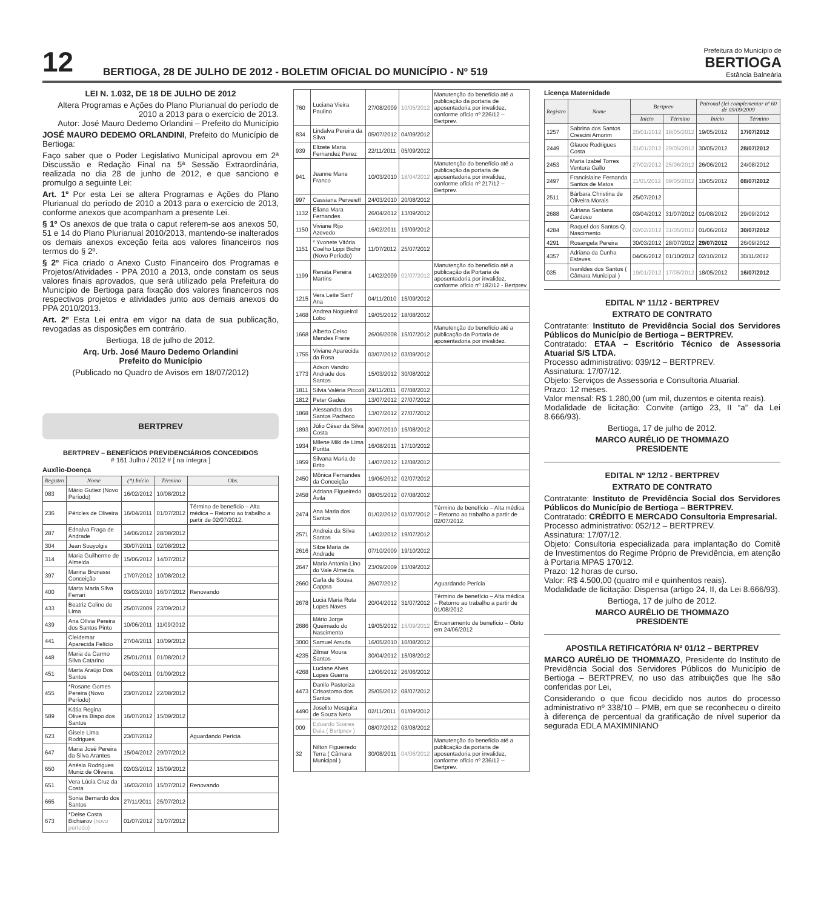12
BERTIOGA, 28 DE JULHO DE 2012 - BOLETIM OFICIAL DO MUNICÍPIO - Nº 519
Prefeitura do Município de
BERTIOGA
Estância Balneária
LEI N. 1.032, DE 18 DE JULHO DE 2012
Altera Programas e Ações do Plano Plurianual do período de 2010 a 2013 para o exercício de 2013.
Autor: José Mauro Dedemo Orlandini – Prefeito do Município
JOSÉ MAURO DEDEMO ORLANDINI, Prefeito do Município de Bertioga:
Faço saber que o Poder Legislativo Municipal aprovou em 2ª Discussão e Redação Final na 5ª Sessão Extraordinária, realizada no dia 28 de junho de 2012, e que sanciono e promulgo a seguinte Lei:
Art. 1º Por esta Lei se altera Programas e Ações do Plano Plurianual do período de 2010 a 2013 para o exercício de 2013, conforme anexos que acompanham a presente Lei.
§ 1º Os anexos de que trata o caput referem-se aos anexos 50, 51 e 14 do Plano Plurianual 2010/2013, mantendo-se inalterados os demais anexos exceção feita aos valores financeiros nos termos do § 2º.
§ 2º Fica criado o Anexo Custo Financeiro dos Programas e Projetos/Atividades - PPA 2010 a 2013, onde constam os seus valores finais aprovados, que será utilizado pela Prefeitura do Município de Bertioga para fixação dos valores financeiros nos respectivos projetos e atividades junto aos demais anexos do PPA 2010/2013.
Art. 2º Esta Lei entra em vigor na data de sua publicação, revogadas as disposições em contrário.
Bertioga, 18 de julho de 2012.
Arq. Urb. José Mauro Dedemo Orlandini
Prefeito do Município
(Publicado no Quadro de Avisos em 18/07/2012)
BERTPREV
BERTPREV – BENEFÍCIOS PREVIDENCIÁRIOS CONCEDIDOS
# 161 Julho / 2012 # [ na íntegra ]
Auxílio-Doença
| Registro | Nome | (*) Início | Término | Obs. |
| --- | --- | --- | --- | --- |
| 083 | Mário Gutiez (Novo Período) | 16/02/2012 | 10/08/2012 | |
| 236 | Péricles de Oliveira | 16/04/2011 | 01/07/2012 | Término de benefício – Alta médica – Retorno ao trabalho a partir de 02/07/2012. |
| 287 | Ednalva Fraga de Andrade | 14/06/2012 | 28/08/2012 | |
| 304 | Jean Souyolgis | 30/07/2011 | 02/08/2012 | |
| 314 | Maria Guilherme de Almeida | 15/06/2012 | 14/07/2012 | |
| 397 | Marina Brunassi Conceição | 17/07/2012 | 10/08/2012 | |
| 400 | Marta Maria Silva Ferrari | 03/03/2010 | 16/07/2012 | Renovando |
| 433 | Beatriz Colino de Lima | 25/07/2009 | 23/09/2012 | |
| 439 | Ana Olívia Pereira dos Santos Pinto | 10/06/2011 | 11/09/2012 | |
| 441 | Cleidemar Aparecida Felício | 27/04/2011 | 10/09/2012 | |
| 448 | Maria da Carmo Silva Catarino | 25/01/2011 | 01/08/2012 | |
| 451 | Marta Araújo Dos Santos | 04/03/2011 | 01/09/2012 | |
| 455 | *Rosane Gomes Pereira (Novo Período) | 23/07/2012 | 22/08/2012 | |
| 589 | Kátia Regina Oliveira Bispo dos Santos | 16/07/2012 | 15/09/2012 | |
| 623 | Gisele Lima Rodrigues | 23/07/2012 | | Aguardando Perícia |
| 647 | Maria José Pereira da Silva Arantes | 15/04/2012 | 29/07/2012 | |
| 650 | Anésia Rodrigues Muniz de Oliveira | 02/03/2012 | 15/09/2012 | |
| 651 | Vera Lúcia Cruz da Costa | 16/03/2010 | 15/07/2012 | Renovando |
| 665 | Sonia Bernardo dos Santos | 27/11/2011 | 25/07/2012 | |
| 673 | *Deise Costa Bichiarov (novo período) | 01/07/2012 | 31/07/2012 | |
| 760 | Luciana Vieira Paulino | 27/08/2009 | 10/05/2012 | Manutenção do benefício até a publicação da portaria de aposentadoria por invalidez, conforme ofício nº 226/12 – Bertprev. |
| 834 | Lindalva Pereira da Silva | 05/07/2012 | 04/09/2012 | |
| 939 | Elizete Maria Fernandez Perez | 22/11/2011 | 05/09/2012 | |
| 941 | Jeanne Mane Franco | 10/03/2010 | 18/04/2012 | Manutenção do benefício até a publicação da portaria de aposentadoria por invalidez, conforme ofício nº 217/12 – Bertprev. |
| 997 | Cassiana Perveieff | 24/03/2010 | 20/08/2012 | |
| 1132 | Eliana Mara Fernandes | 26/04/2012 | 13/09/2012 | |
| 1150 | Viviane Rijo Azevedo | 16/02/2011 | 19/09/2012 | |
| 1151 | * Yvonete Vitória Coelho Lippi Bichir (Novo Período) | 11/07/2012 | 25/07/2012 | |
| 1199 | Renata Pereira Martins | 14/02/2009 | 02/07/2012 | Manutenção do benefício até a publicação da Portaria de aposentadoria por invalidez, conforme ofício nº 182/12 - Bertprev |
| 1215 | Vera Leite Sant' Ana | 04/11/2010 | 15/09/2012 | |
| 1468 | Andrea Nogueirol Lobo | 19/05/2012 | 18/08/2012 | |
| 1668 | Alberto Celso Mendes Freire | 26/06/2008 | 15/07/2012 | Manutenção do benefício até a publicação da Portaria de aposentadoria por invalidez. |
| 1755 | Viviane Aparecida da Rosa | 03/07/2012 | 03/09/2012 | |
| 1773 | Adson Vandro Andrade dos Santos | 15/03/2012 | 30/08/2012 | |
| 1811 | Silvia Valéria Piccoli | 24/11/2011 | 07/08/2012 | |
| 1812 | Peter Gades | 13/07/2012 | 27/07/2012 | |
| 1868 | Alessandra dos Santos Pacheco | 13/07/2012 | 27/07/2012 | |
| 1893 | Júlio César da Silva Costa | 30/07/2010 | 15/08/2012 | |
| 1934 | Milene Miki de Lima Puritta | 16/08/2011 | 17/10/2012 | |
| 1959 | Silvana Maria de Brito | 14/07/2012 | 12/08/2012 | |
| 2450 | Mônica Fernandes da Conceição | 19/06/2012 | 02/07/2012 | |
| 2458 | Adriana Figueiredo Ávila | 08/05/2012 | 07/08/2012 | |
| 2474 | Ana Maria dos Santos | 01/02/2012 | 01/07/2012 | Término de benefício – Alta médica – Retorno ao trabalho a partir de 02/07/2012. |
| 2571 | Andreia da Silva Santos | 14/02/2012 | 19/07/2012 | |
| 2616 | Silze Maria de Andrade | 07/10/2009 | 19/10/2012 | |
| 2647 | Maria Antonia Lino do Vale Almeida | 23/09/2009 | 13/09/2012 | |
| 2660 | Carla de Sousa Cappra | 26/07/2012 | | Aguardando Perícia |
| 2678 | Lucia Maria Ruta Lopes Naves | 20/04/2012 | 31/07/2012 | Término de benefício – Alta médica – Retorno ao trabalho a partir de 01/08/2012 |
| 2686 | Mário Jorge Queimado do Nascimento | 19/05/2012 | 15/09/2012 | Encerramento de benefício – Óbito em 24/06/2012 |
| 3000 | Samuel Arruda | 16/05/2010 | 10/08/2012 | |
| 4235 | Zilmar Moura Santos | 30/04/2012 | 15/08/2012 | |
| 4268 | Luciane Alves Lopes Guerra | 12/06/2012 | 26/06/2012 | |
| 4473 | Danilo Pastoriza Crisostomo dos Santos | 25/05/2012 | 08/07/2012 | |
| 4490 | Joselito Mesquita de Souza Neto | 02/11/2011 | 01/09/2012 | |
| 009 | Eduardo Soares Daia ( Bertprev ) | 08/07/2012 | 03/08/2012 | |
| 32 | Nilton Figueiredo Terra ( Câmara Municipal ) | 30/08/2011 | 04/06/2012 | Manutenção do benefício até a publicação da portaria de aposentadoria por invalidez, conforme ofício nº 236/12 – Bertprev. |
Licença Maternidade
| Registro | Nome | Bertprev | | Patronal (lei complementar nº 60 de 09/09/2009 | |
| --- | --- | --- | --- | --- | --- |
| | | Início | Término | Início | Término |
| 1257 | Sabrina dos Santos Crescini Amorim | 20/01/2012 | 18/05/2012 | 19/05/2012 | 17/07/2012 |
| 2449 | Glauce Rodrigues Costa | 31/01/2012 | 29/05/2012 | 30/05/2012 | 28/07/2012 |
| 2453 | Maria Izabel Torres Ventura Gallo | 27/02/2012 | 25/06/2012 | 26/06/2012 | 24/08/2012 |
| 2497 | Francislaine Fernanda Santos de Matos | 11/01/2012 | 09/05/2012 | 10/05/2012 | 08/07/2012 |
| 2511 | Bárbara Christina de Oliveira Morais | 25/07/2012 | | | |
| 2688 | Adriana Santana Cardoso | 03/04/2012 | 31/07/2012 | 01/08/2012 | 29/09/2012 |
| 4284 | Raquel dos Santos Q. Nascimento | 02/02/2012 | 31/05/2012 | 01/06/2012 | 30/07/2012 |
| 4291 | Rosangela Pereira | 30/03/2012 | 28/07/2012 | 29/07/2012 | 26/09/2012 |
| 4357 | Adriana da Cunha Esteves | 04/06/2012 | 01/10/2012 | 02/10/2012 | 30/11/2012 |
| 035 | Ivanildes dos Santos ( Câmara Municipal ) | 19/01/2012 | 17/05/2012 | 18/05/2012 | 16/07/2012 |
EDITAL Nº 11/12 - BERTPREV
EXTRATO DE CONTRATO
Contratante: Instituto de Previdência Social dos Servidores Públicos do Município de Bertioga – BERTPREV.
Contratado: ETAA – Escritório Técnico de Assessoria Atuarial S/S LTDA.
Processo administrativo: 039/12 – BERTPREV.
Assinatura: 17/07/12.
Objeto: Serviços de Assessoria e Consultoria Atuarial.
Prazo: 12 meses.
Valor mensal: R$ 1.280,00 (um mil, duzentos e oitenta reais).
Modalidade de licitação: Convite (artigo 23, II “a” da Lei 8.666/93).
Bertioga, 17 de julho de 2012.
MARCO AURÉLIO DE THOMMAZO
PRESIDENTE
EDITAL Nº 12/12 - BERTPREV
EXTRATO DE CONTRATO
Contratante: Instituto de Previdência Social dos Servidores Públicos do Município de Bertioga – BERTPREV.
Contratado: CRÉDITO E MERCADO Consultoria Empresarial.
Processo administrativo: 052/12 – BERTPREV.
Assinatura: 17/07/12.
Objeto: Consultoria especializada para implantação do Comitê de Investimentos do Regime Próprio de Previdência, em atenção à Portaria MPAS 170/12.
Prazo: 12 horas de curso.
Valor: R$ 4.500,00 (quatro mil e quinhentos reais).
Modalidade de licitação: Dispensa (artigo 24, II, da Lei 8.666/93).
Bertioga, 17 de julho de 2012.
MARCO AURÉLIO DE THOMMAZO
PRESIDENTE
APOSTILA RETIFICATÓRIA Nº 01/12 – BERTPREV
MARCO AURÉLIO DE THOMMAZO, Presidente do Instituto de Previdência Social dos Servidores Públicos do Município de Bertioga – BERTPREV, no uso das atribuições que lhe são conferidas por Lei,
Considerando o que ficou decidido nos autos do processo administrativo nº 338/10 – PMB, em que se reconheceu o direito à diferença de percentual da gratificação de nível superior da segurada EDLA MAXIMINIANO